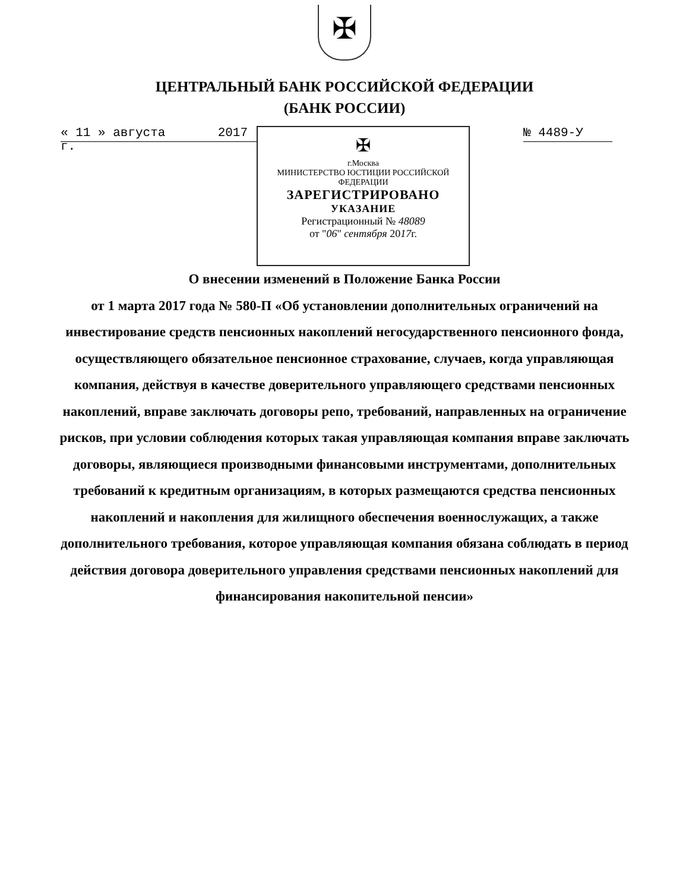✠
ЦЕНТРАЛЬНЫЙ БАНК РОССИЙСКОЙ ФЕДЕРАЦИИ
(БАНК РОССИИ)
« 11 » августа 2017 г.
✠
г.Москва
МИНИСТЕРСТВО ЮСТИЦИИ РОССИЙСКОЙ ФЕДЕРАЦИИ
ЗАРЕГИСТРИРОВАНО
УКАЗАНИЕ
Регистрационный № 48089
от "06" сентября 2017г.
№ 4489-У
О внесении изменений в Положение Банка России
от 1 марта 2017 года № 580-П «Об установлении дополнительных ограничений на инвестирование средств пенсионных накоплений негосударственного пенсионного фонда, осуществляющего обязательное пенсионное страхование, случаев, когда управляющая компания, действуя в качестве доверительного управляющего средствами пенсионных накоплений, вправе заключать договоры репо, требований, направленных на ограничение рисков, при условии соблюдения которых такая управляющая компания вправе заключать договоры, являющиеся производными финансовыми инструментами, дополнительных требований к кредитным организациям, в которых размещаются средства пенсионных накоплений и накопления для жилищного обеспечения военнослужащих, а также дополнительного требования, которое управляющая компания обязана соблюдать в период действия договора доверительного управления средствами пенсионных накоплений для финансирования накопительной пенсии»